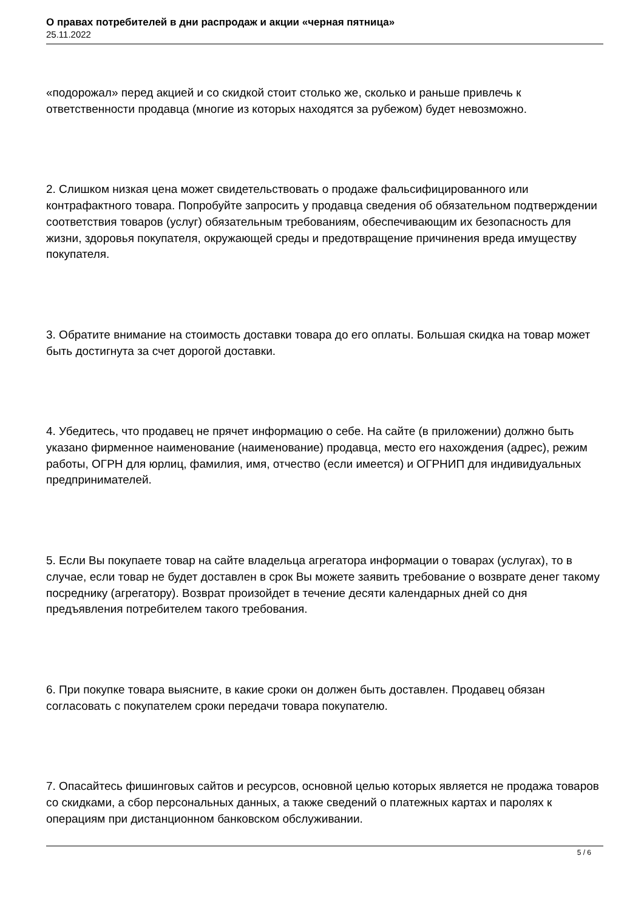О правах потребителей в дни распродаж и акции «черная пятница»
25.11.2022
«подорожал» перед акцией и со скидкой стоит столько же, сколько и раньше привлечь к ответственности продавца (многие из которых находятся за рубежом) будет невозможно.
2. Слишком низкая цена может свидетельствовать о продаже фальсифицированного или контрафактного товара. Попробуйте запросить у продавца сведения об обязательном подтверждении соответствия товаров (услуг) обязательным требованиям, обеспечивающим их безопасность для жизни, здоровья покупателя, окружающей среды и предотвращение причинения вреда имуществу покупателя.
3. Обратите внимание на стоимость доставки товара до его оплаты. Большая скидка на товар может быть достигнута за счет дорогой доставки.
4. Убедитесь, что продавец не прячет информацию о себе. На сайте (в приложении) должно быть указано фирменное наименование (наименование) продавца, место его нахождения (адрес), режим работы, ОГРН для юрлиц, фамилия, имя, отчество (если имеется) и ОГРНИП для индивидуальных предпринимателей.
5. Если Вы покупаете товар на сайте владельца агрегатора информации о товарах (услугах), то в случае, если товар не будет доставлен в срок Вы можете заявить требование о возврате денег такому посреднику (агрегатору). Возврат произойдет в течение десяти календарных дней со дня предъявления потребителем такого требования.
6. При покупке товара выясните, в какие сроки он должен быть доставлен. Продавец обязан согласовать с покупателем сроки передачи товара покупателю.
7. Опасайтесь фишинговых сайтов и ресурсов, основной целью которых является не продажа товаров со скидками, а сбор персональных данных, а также сведений о платежных картах и паролях к операциям при дистанционном банковском обслуживании.
5 / 6